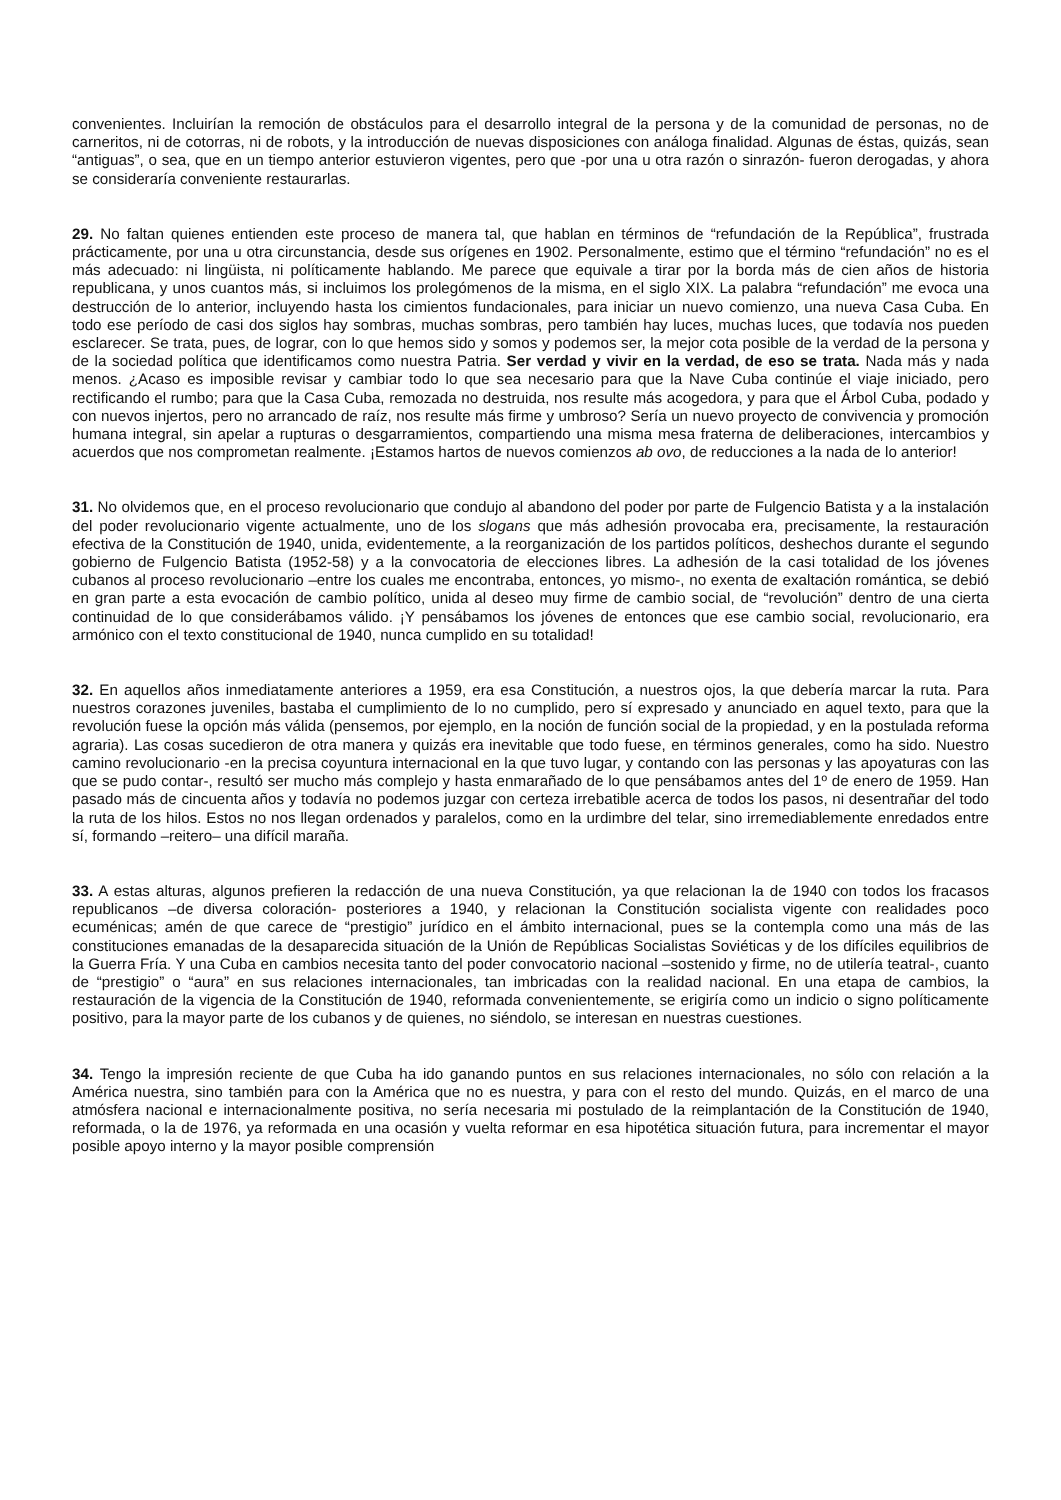convenientes. Incluirían la remoción de obstáculos para el desarrollo integral de la persona y de la comunidad de personas, no de carneritos, ni de cotorras, ni de robots, y la introducción de nuevas disposiciones con análoga finalidad. Algunas de éstas, quizás, sean “antiguas”, o sea, que en un tiempo anterior estuvieron vigentes, pero que -por una u otra razón o sinrazón- fueron derogadas, y ahora se consideraría conveniente restaurarlas.
29. No faltan quienes entienden este proceso de manera tal, que hablan en términos de “refundación de la República”, frustrada prácticamente, por una u otra circunstancia, desde sus orígenes en 1902. Personalmente, estimo que el término “refundación” no es el más adecuado: ni lingüista, ni políticamente hablando. Me parece que equivale a tirar por la borda más de cien años de historia republicana, y unos cuantos más, si incluimos los prolegómenos de la misma, en el siglo XIX. La palabra “refundación” me evoca una destrucción de lo anterior, incluyendo hasta los cimientos fundacionales, para iniciar un nuevo comienzo, una nueva Casa Cuba. En todo ese período de casi dos siglos hay sombras, muchas sombras, pero también hay luces, muchas luces, que todavía nos pueden esclarecer. Se trata, pues, de lograr, con lo que hemos sido y somos y podemos ser, la mejor cota posible de la verdad de la persona y de la sociedad política que identificamos como nuestra Patria. Ser verdad y vivir en la verdad, de eso se trata. Nada más y nada menos. ¿Acaso es imposible revisar y cambiar todo lo que sea necesario para que la Nave Cuba continúe el viaje iniciado, pero rectificando el rumbo; para que la Casa Cuba, remozada no destruida, nos resulte más acogedora, y para que el Árbol Cuba, podado y con nuevos injertos, pero no arrancado de raíz, nos resulte más firme y umbroso? Sería un nuevo proyecto de convivencia y promoción humana integral, sin apelar a rupturas o desgarramientos, compartiendo una misma mesa fraterna de deliberaciones, intercambios y acuerdos que nos comprometan realmente. ¡Estamos hartos de nuevos comienzos ab ovo, de reducciones a la nada de lo anterior!
31. No olvidemos que, en el proceso revolucionario que condujo al abandono del poder por parte de Fulgencio Batista y a la instalación del poder revolucionario vigente actualmente, uno de los slogans que más adhesión provocaba era, precisamente, la restauración efectiva de la Constitución de 1940, unida, evidentemente, a la reorganización de los partidos políticos, deshechos durante el segundo gobierno de Fulgencio Batista (1952-58) y a la convocatoria de elecciones libres. La adhesión de la casi totalidad de los jóvenes cubanos al proceso revolucionario –entre los cuales me encontraba, entonces, yo mismo-, no exenta de exaltación romántica, se debió en gran parte a esta evocación de cambio político, unida al deseo muy firme de cambio social, de “revolución” dentro de una cierta continuidad de lo que considerábamos válido. ¡Y pensábamos los jóvenes de entonces que ese cambio social, revolucionario, era armónico con el texto constitucional de 1940, nunca cumplido en su totalidad!
32. En aquellos años inmediatamente anteriores a 1959, era esa Constitución, a nuestros ojos, la que debería marcar la ruta. Para nuestros corazones juveniles, bastaba el cumplimiento de lo no cumplido, pero sí expresado y anunciado en aquel texto, para que la revolución fuese la opción más válida (pensemos, por ejemplo, en la noción de función social de la propiedad, y en la postulada reforma agraria). Las cosas sucedieron de otra manera y quizás era inevitable que todo fuese, en términos generales, como ha sido. Nuestro camino revolucionario -en la precisa coyuntura internacional en la que tuvo lugar, y contando con las personas y las apoyaturas con las que se pudo contar-, resultó ser mucho más complejo y hasta enmarañado de lo que pensábamos antes del 1º de enero de 1959. Han pasado más de cincuenta años y todavía no podemos juzgar con certeza irrebatible acerca de todos los pasos, ni desentrañar del todo la ruta de los hilos. Estos no nos llegan ordenados y paralelos, como en la urdimbre del telar, sino irremediablemente enredados entre sí, formando –reitero– una difícil maraña.
33. A estas alturas, algunos prefieren la redacción de una nueva Constitución, ya que relacionan la de 1940 con todos los fracasos republicanos –de diversa coloración- posteriores a 1940, y relacionan la Constitución socialista vigente con realidades poco ecuménicas; amén de que carece de “prestigio” jurídico en el ámbito internacional, pues se la contempla como una más de las constituciones emanadas de la desaparecida situación de la Unión de Repúblicas Socialistas Soviéticas y de los difíciles equilibrios de la Guerra Fría. Y una Cuba en cambios necesita tanto del poder convocatorio nacional –sostenido y firme, no de utilería teatral-, cuanto de “prestigio” o “aura” en sus relaciones internacionales, tan imbricadas con la realidad nacional. En una etapa de cambios, la restauración de la vigencia de la Constitución de 1940, reformada convenientemente, se erigiría como un indicio o signo políticamente positivo, para la mayor parte de los cubanos y de quienes, no siéndolo, se interesan en nuestras cuestiones.
34. Tengo la impresión reciente de que Cuba ha ido ganando puntos en sus relaciones internacionales, no sólo con relación a la América nuestra, sino también para con la América que no es nuestra, y para con el resto del mundo. Quizás, en el marco de una atmósfera nacional e internacionalmente positiva, no sería necesaria mi postulado de la reimplantación de la Constitución de 1940, reformada, o la de 1976, ya reformada en una ocasión y vuelta reformar en esa hipotética situación futura, para incrementar el mayor posible apoyo interno y la mayor posible comprensión